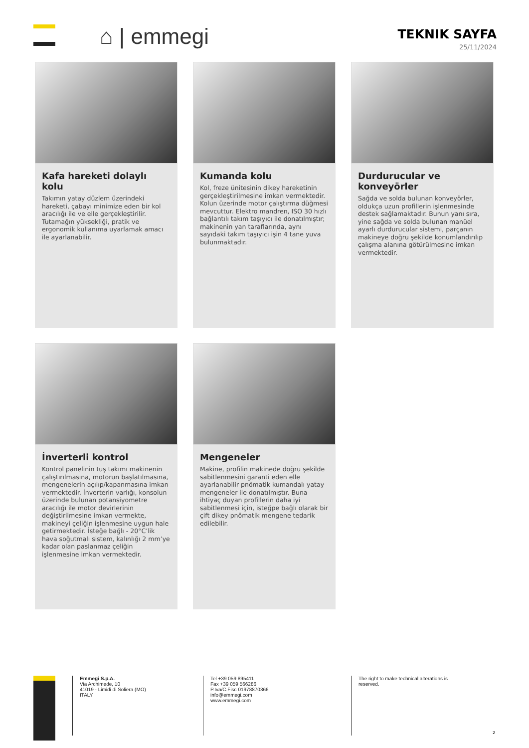⌂ | emmegi
TEKNIK SAYFA
25/11/2024
Kafa hareketi dolaylı kolu
Takımın yatay düzlem üzerindeki hareketi, çabayı minimize eden bir kol aracılığı ile ve elle gerçekleştirilir. Tutamağın yüksekliği, pratik ve ergonomik kullanıma uyarlamak amacı ile ayarlanabilir.
Kumanda kolu
Kol, freze ünitesinin dikey hareketinin gerçekleştirilmesine imkan vermektedir. Kolun üzerinde motor çalıştırma düğmesi mevcuttur. Elektro mandren, ISO 30 hızlı bağlantılı takım taşıyıcı ile donatılmıştır; makinenin yan taraflarında, aynı sayıdaki takım taşıyıcı işin 4 tane yuva bulunmaktadır.
Durdurucular ve konveyörler
Sağda ve solda bulunan konveyörler, oldukça uzun profillerin işlenmesinde destek sağlamaktadır. Bunun yanı sıra, yine sağda ve solda bulunan manüel ayarlı durdurucular sistemi, parçanın makineye doğru şekilde konumlandırılıp çalışma alanına götürülmesine imkan vermektedir.
İnverterli kontrol
Kontrol panelinin tuş takımı makinenin çalıştırılmasına, motorun başlatılmasına, mengenelerin açılıp/kapanmasına imkan vermektedir. İnverterin varlığı, konsolun üzerinde bulunan potansiyometre aracılığı ile motor devirlerinin değiştirilmesine imkan vermekte, makineyi çeliğin işlenmesine uygun hale getirmektedir. İsteğe bağlı - 20°C’lik hava soğutmalı sistem, kalınlığı 2 mm’ye kadar olan paslanmaz çeliğin işlenmesine imkan vermektedir.
Mengeneler
Makine, profilin makinede doğru şekilde sabitlenmesini garanti eden elle ayarlanabilir pnömatik kumandalı yatay mengeneler ile donatılmıştır. Buna ihtiyaç duyan profillerin daha iyi sabitlenmesi için, isteğpe bağlı olarak bir çift dikey pnömatik mengene tedarik edilebilir.
Emmegi S.p.A.
Via Archimede, 10
41019 - Limidi di Soliera (MO)
ITALY
Tel +39 059 895411
Fax +39 059 566286
P.Iva/C.Fisc 01978870366
info@emmegi.com
www.emmegi.com
The right to make technical alterations is reserved.
2